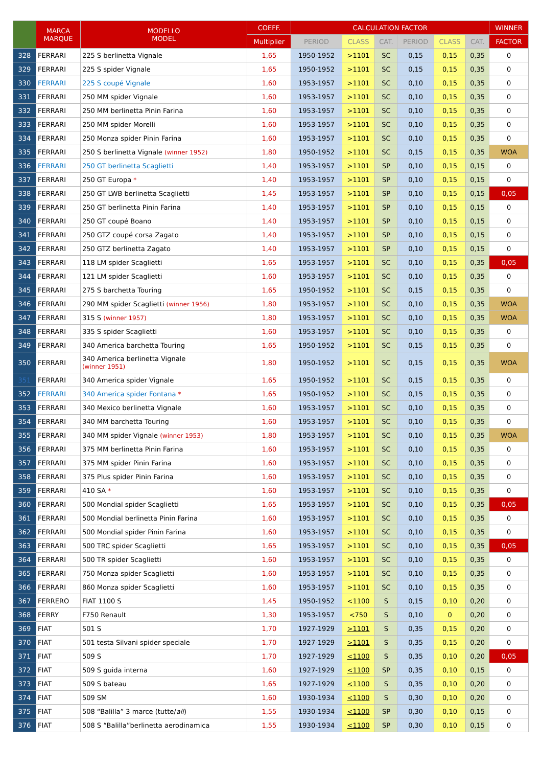| | MARCA MARQUE | MODELLO MODEL | COEFF. | CALCULATION FACTOR | | | | | | WINNER |
| --- | --- | --- | --- | --- | --- | --- | --- | --- | --- | --- |
| | | | Multiplier | PERIOD | CLASS | CAT. | PERIOD | CLASS | CAT. | FACTOR |
| 328 | FERRARI | 225 S berlinetta Vignale | 1,65 | 1950-1952 | >1101 | SC | 0,15 | 0,15 | 0,35 | 0 |
| 329 | FERRARI | 225 S spider Vignale | 1,65 | 1950-1952 | >1101 | SC | 0,15 | 0,15 | 0,35 | 0 |
| 330 | FERRARI | 225 S coupé Vignale | 1,60 | 1953-1957 | >1101 | SC | 0,10 | 0,15 | 0,35 | 0 |
| 331 | FERRARI | 250 MM spider Vignale | 1,60 | 1953-1957 | >1101 | SC | 0,10 | 0,15 | 0,35 | 0 |
| 332 | FERRARI | 250 MM berlinetta Pinin Farina | 1,60 | 1953-1957 | >1101 | SC | 0,10 | 0,15 | 0,35 | 0 |
| 333 | FERRARI | 250 MM spider Morelli | 1,60 | 1953-1957 | >1101 | SC | 0,10 | 0,15 | 0,35 | 0 |
| 334 | FERRARI | 250 Monza spider Pinin Farina | 1,60 | 1953-1957 | >1101 | SC | 0,10 | 0,15 | 0,35 | 0 |
| 335 | FERRARI | 250 S berlinetta Vignale (winner 1952) | 1,80 | 1950-1952 | >1101 | SC | 0,15 | 0,15 | 0,35 | WOA |
| 336 | FERRARI | 250 GT berlinetta Scaglietti | 1,40 | 1953-1957 | >1101 | SP | 0,10 | 0,15 | 0,15 | 0 |
| 337 | FERRARI | 250 GT Europa * | 1,40 | 1953-1957 | >1101 | SP | 0,10 | 0,15 | 0,15 | 0 |
| 338 | FERRARI | 250 GT LWB berlinetta Scaglietti | 1,45 | 1953-1957 | >1101 | SP | 0,10 | 0,15 | 0,15 | 0,05 |
| 339 | FERRARI | 250 GT berlinetta Pinin Farina | 1,40 | 1953-1957 | >1101 | SP | 0,10 | 0,15 | 0,15 | 0 |
| 340 | FERRARI | 250 GT coupé Boano | 1,40 | 1953-1957 | >1101 | SP | 0,10 | 0,15 | 0,15 | 0 |
| 341 | FERRARI | 250 GTZ coupé corsa Zagato | 1,40 | 1953-1957 | >1101 | SP | 0,10 | 0,15 | 0,15 | 0 |
| 342 | FERRARI | 250 GTZ berlinetta Zagato | 1,40 | 1953-1957 | >1101 | SP | 0,10 | 0,15 | 0,15 | 0 |
| 343 | FERRARI | 118 LM spider Scaglietti | 1,65 | 1953-1957 | >1101 | SC | 0,10 | 0,15 | 0,35 | 0,05 |
| 344 | FERRARI | 121 LM spider Scaglietti | 1,60 | 1953-1957 | >1101 | SC | 0,10 | 0,15 | 0,35 | 0 |
| 345 | FERRARI | 275 S barchetta Touring | 1,65 | 1950-1952 | >1101 | SC | 0,15 | 0,15 | 0,35 | 0 |
| 346 | FERRARI | 290 MM spider Scaglietti (winner 1956) | 1,80 | 1953-1957 | >1101 | SC | 0,10 | 0,15 | 0,35 | WOA |
| 347 | FERRARI | 315 S (winner 1957) | 1,80 | 1953-1957 | >1101 | SC | 0,10 | 0,15 | 0,35 | WOA |
| 348 | FERRARI | 335 S spider Scaglietti | 1,60 | 1953-1957 | >1101 | SC | 0,10 | 0,15 | 0,35 | 0 |
| 349 | FERRARI | 340 America barchetta Touring | 1,65 | 1950-1952 | >1101 | SC | 0,15 | 0,15 | 0,35 | 0 |
| 350 | FERRARI | 340 America berlinetta Vignale (winner 1951) | 1,80 | 1950-1952 | >1101 | SC | 0,15 | 0,15 | 0,35 | WOA |
| 351 | FERRARI | 340 America spider Vignale | 1,65 | 1950-1952 | >1101 | SC | 0,15 | 0,15 | 0,35 | 0 |
| 352 | FERRARI | 340 America spider Fontana * | 1,65 | 1950-1952 | >1101 | SC | 0,15 | 0,15 | 0,35 | 0 |
| 353 | FERRARI | 340 Mexico berlinetta Vignale | 1,60 | 1953-1957 | >1101 | SC | 0,10 | 0,15 | 0,35 | 0 |
| 354 | FERRARI | 340 MM barchetta Touring | 1,60 | 1953-1957 | >1101 | SC | 0,10 | 0,15 | 0,35 | 0 |
| 355 | FERRARI | 340 MM spider Vignale (winner 1953) | 1,80 | 1953-1957 | >1101 | SC | 0,10 | 0,15 | 0,35 | WOA |
| 356 | FERRARI | 375 MM berlinetta Pinin Farina | 1,60 | 1953-1957 | >1101 | SC | 0,10 | 0,15 | 0,35 | 0 |
| 357 | FERRARI | 375 MM spider Pinin Farina | 1,60 | 1953-1957 | >1101 | SC | 0,10 | 0,15 | 0,35 | 0 |
| 358 | FERRARI | 375 Plus spider Pinin Farina | 1,60 | 1953-1957 | >1101 | SC | 0,10 | 0,15 | 0,35 | 0 |
| 359 | FERRARI | 410 SA * | 1,60 | 1953-1957 | >1101 | SC | 0,10 | 0,15 | 0,35 | 0 |
| 360 | FERRARI | 500 Mondial spider Scaglietti | 1,65 | 1953-1957 | >1101 | SC | 0,10 | 0,15 | 0,35 | 0,05 |
| 361 | FERRARI | 500 Mondial berlinetta Pinin Farina | 1,60 | 1953-1957 | >1101 | SC | 0,10 | 0,15 | 0,35 | 0 |
| 362 | FERRARI | 500 Mondial spider Pinin Farina | 1,60 | 1953-1957 | >1101 | SC | 0,10 | 0,15 | 0,35 | 0 |
| 363 | FERRARI | 500 TRC spider Scaglietti | 1,65 | 1953-1957 | >1101 | SC | 0,10 | 0,15 | 0,35 | 0,05 |
| 364 | FERRARI | 500 TR spider Scaglietti | 1,60 | 1953-1957 | >1101 | SC | 0,10 | 0,15 | 0,35 | 0 |
| 365 | FERRARI | 750 Monza spider Scaglietti | 1,60 | 1953-1957 | >1101 | SC | 0,10 | 0,15 | 0,35 | 0 |
| 366 | FERRARI | 860 Monza spider Scaglietti | 1,60 | 1953-1957 | >1101 | SC | 0,10 | 0,15 | 0,35 | 0 |
| 367 | FERRERO | FIAT 1100 S | 1,45 | 1950-1952 | <1100 | S | 0,15 | 0,10 | 0,20 | 0 |
| 368 | FERRY | F750 Renault | 1,30 | 1953-1957 | <750 | S | 0,10 | 0 | 0,20 | 0 |
| 369 | FIAT | 501 S | 1,70 | 1927-1929 | >1101 | S | 0,35 | 0,15 | 0,20 | 0 |
| 370 | FIAT | 501 testa Silvani spider speciale | 1,70 | 1927-1929 | >1101 | S | 0,35 | 0,15 | 0,20 | 0 |
| 371 | FIAT | 509 S | 1,70 | 1927-1929 | <1100 | S | 0,35 | 0,10 | 0,20 | 0,05 |
| 372 | FIAT | 509 S guida interna | 1,60 | 1927-1929 | <1100 | SP | 0,35 | 0,10 | 0,15 | 0 |
| 373 | FIAT | 509 S bateau | 1,65 | 1927-1929 | <1100 | S | 0,35 | 0,10 | 0,20 | 0 |
| 374 | FIAT | 509 SM | 1,60 | 1930-1934 | <1100 | S | 0,30 | 0,10 | 0,20 | 0 |
| 375 | FIAT | 508 “Balilla” 3 marce (tutte/ all ) | 1,55 | 1930-1934 | <1100 | SP | 0,30 | 0,10 | 0,15 | 0 |
| 376 | FIAT | 508 S “Balilla”berlinetta aerodinamica | 1,55 | 1930-1934 | <1100 | SP | 0,30 | 0,10 | 0,15 | 0 |